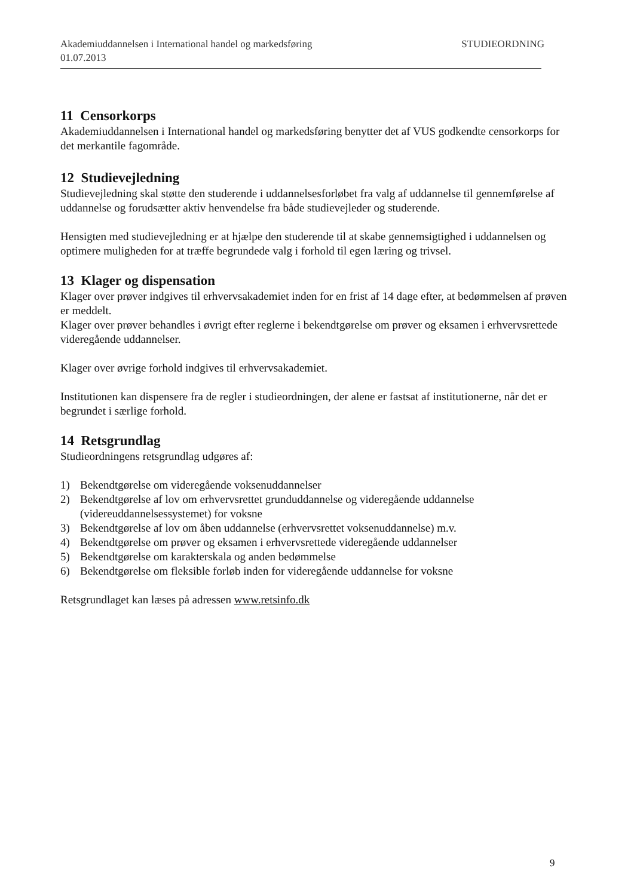Akademiuddannelsen i International handel og markedsføring STUDIEORDNING
01.07.2013
11 Censorkorps
Akademiuddannelsen i International handel og markedsføring benytter det af VUS godkendte censorkorps for det merkantile fagområde.
12 Studievejledning
Studievejledning skal støtte den studerende i uddannelsesforløbet fra valg af uddannelse til gennemførelse af uddannelse og forudsætter aktiv henvendelse fra både studievejleder og studerende.
Hensigten med studievejledning er at hjælpe den studerende til at skabe gennemsigtighed i uddannelsen og optimere muligheden for at træffe begrundede valg i forhold til egen læring og trivsel.
13 Klager og dispensation
Klager over prøver indgives til erhvervsakademiet inden for en frist af 14 dage efter, at bedømmelsen af prøven er meddelt.
Klager over prøver behandles i øvrigt efter reglerne i bekendtgørelse om prøver og eksamen i erhvervsrettede videregående uddannelser.
Klager over øvrige forhold indgives til erhvervsakademiet.
Institutionen kan dispensere fra de regler i studieordningen, der alene er fastsat af institutionerne, når det er begrundet i særlige forhold.
14 Retsgrundlag
Studieordningens retsgrundlag udgøres af:
1) Bekendtgørelse om videregående voksenuddannelser
2) Bekendtgørelse af lov om erhvervsrettet grunduddannelse og videregående uddannelse (videreuddannelsessystemet) for voksne
3) Bekendtgørelse af lov om åben uddannelse (erhvervsrettet voksenuddannelse) m.v.
4) Bekendtgørelse om prøver og eksamen i erhvervsrettede videregående uddannelser
5) Bekendtgørelse om karakterskala og anden bedømmelse
6) Bekendtgørelse om fleksible forløb inden for videregående uddannelse for voksne
Retsgrundlaget kan læses på adressen www.retsinfo.dk
9